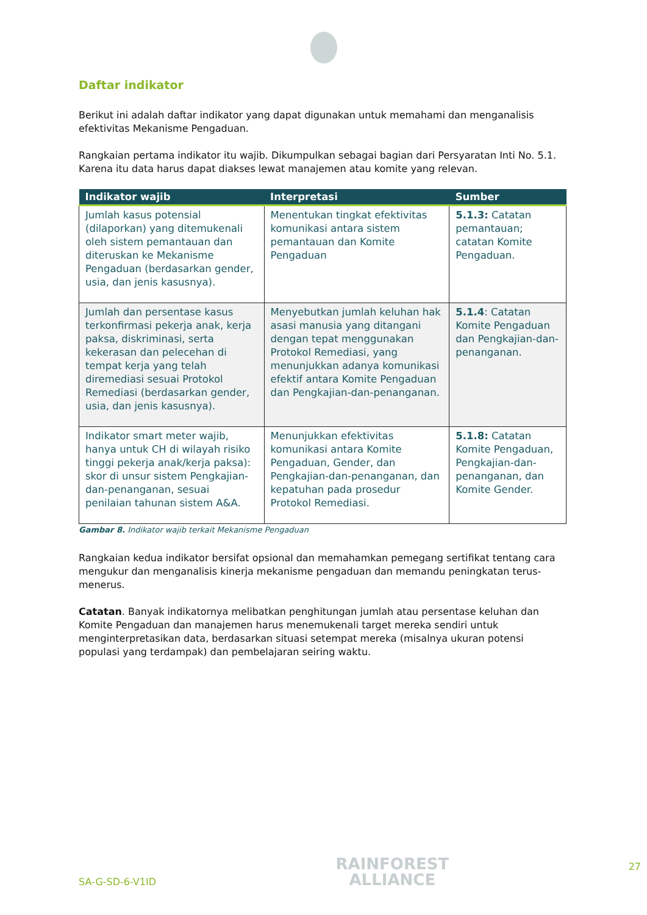Daftar indikator
Berikut ini adalah daftar indikator yang dapat digunakan untuk memahami dan menganalisis efektivitas Mekanisme Pengaduan.
Rangkaian pertama indikator itu wajib. Dikumpulkan sebagai bagian dari Persyaratan Inti No. 5.1. Karena itu data harus dapat diakses lewat manajemen atau komite yang relevan.
| Indikator wajib | Interpretasi | Sumber |
| --- | --- | --- |
| Jumlah kasus potensial (dilaporkan) yang ditemukenali oleh sistem pemantauan dan diteruskan ke Mekanisme Pengaduan (berdasarkan gender, usia, dan jenis kasusnya). | Menentukan tingkat efektivitas komunikasi antara sistem pemantauan dan Komite Pengaduan | 5.1.3: Catatan pemantauan; catatan Komite Pengaduan. |
| Jumlah dan persentase kasus terkonfirmasi pekerja anak, kerja paksa, diskriminasi, serta kekerasan dan pelecehan di tempat kerja yang telah diremediasi sesuai Protokol Remediasi (berdasarkan gender, usia, dan jenis kasusnya). | Menyebutkan jumlah keluhan hak asasi manusia yang ditangani dengan tepat menggunakan Protokol Remediasi, yang menunjukkan adanya komunikasi efektif antara Komite Pengaduan dan Pengkajian-dan-penanganan. | 5.1.4 : Catatan Komite Pengaduan dan Pengkajian-dan-penanganan. |
| Indikator smart meter wajib, hanya untuk CH di wilayah risiko tinggi pekerja anak/kerja paksa): skor di unsur sistem Pengkajian-dan-penanganan, sesuai penilaian tahunan sistem A&A. | Menunjukkan efektivitas komunikasi antara Komite Pengaduan, Gender, dan Pengkajian-dan-penanganan, dan kepatuhan pada prosedur Protokol Remediasi. | 5.1.8: Catatan Komite Pengaduan, Pengkajian-dan-penanganan, dan Komite Gender. |
Gambar 8. Indikator wajib terkait Mekanisme Pengaduan
Rangkaian kedua indikator bersifat opsional dan memahamkan pemegang sertifikat tentang cara mengukur dan menganalisis kinerja mekanisme pengaduan dan memandu peningkatan terus-menerus.
Catatan. Banyak indikatornya melibatkan penghitungan jumlah atau persentase keluhan dan Komite Pengaduan dan manajemen harus menemukenali target mereka sendiri untuk menginterpretasikan data, berdasarkan situasi setempat mereka (misalnya ukuran potensi populasi yang terdampak) dan pembelajaran seiring waktu.
SA-G-SD-6-V1ID
RAINFOREST
ALLIANCE
27